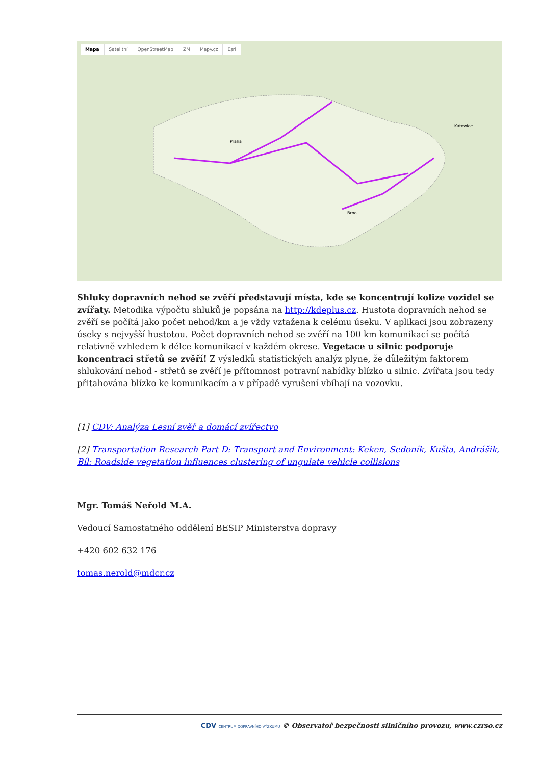Mapa Satelitní OpenStreetMap ZM Mapy.cz Esri
Praha
Brno
Katowice
Shluky dopravních nehod se zvěří představují místa, kde se koncentrují kolize vozidel se zvířaty. Metodika výpočtu shluků je popsána na http://kdeplus.cz. Hustota dopravních nehod se zvěří se počítá jako počet nehod/km a je vždy vztažena k celému úseku. V aplikaci jsou zobrazeny úseky s nejvyšší hustotou. Počet dopravních nehod se zvěří na 100 km komunikací se počítá relativně vzhledem k délce komunikací v každém okrese. Vegetace u silnic podporuje koncentraci střetů se zvěří! Z výsledků statistických analýz plyne, že důležitým faktorem shlukování nehod - střetů se zvěří je přítomnost potravní nabídky blízko u silnic. Zvířata jsou tedy přitahována blízko ke komunikacím a v případě vyrušení vbíhají na vozovku.
[1] CDV: Analýza Lesní zvěř a domácí zvířectvo
[2] Transportation Research Part D: Transport and Environment: Keken, Sedoník, Kušta, Andrášik, Bíl: Roadside vegetation influences clustering of ungulate vehicle collisions
Mgr. Tomáš Neřold M.A.
Vedoucí Samostatného oddělení BESIP Ministerstva dopravy
+420 602 632 176
tomas.nerold@mdcr.cz
CDV CENTRUM DOPRAVNÍHO VÝZKUMU © Observatoř bezpečnosti silničního provozu, www.czrso.cz